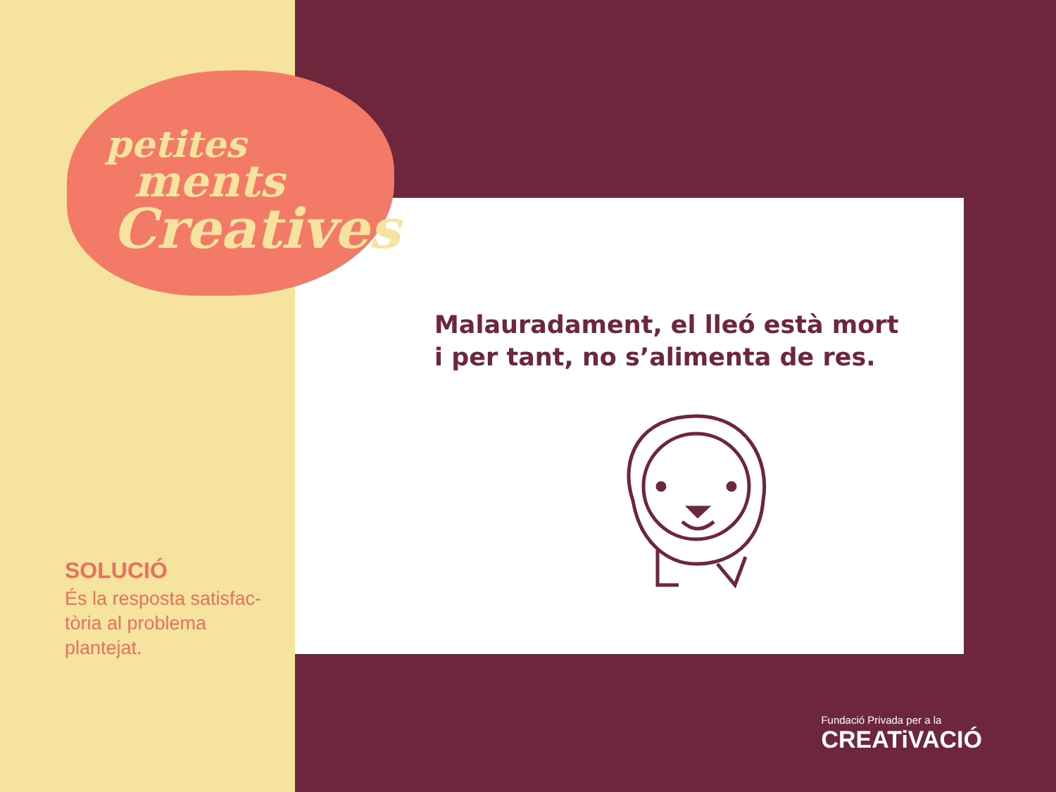petites
ments
Creatives
SOLUCIÓ
És la resposta satisfac-
tòria al problema
plantejat.
Malauradament, el lleó està mort i per tant, no s’alimenta de res.
Fundació Privada per a la
CREATiVACIÓ